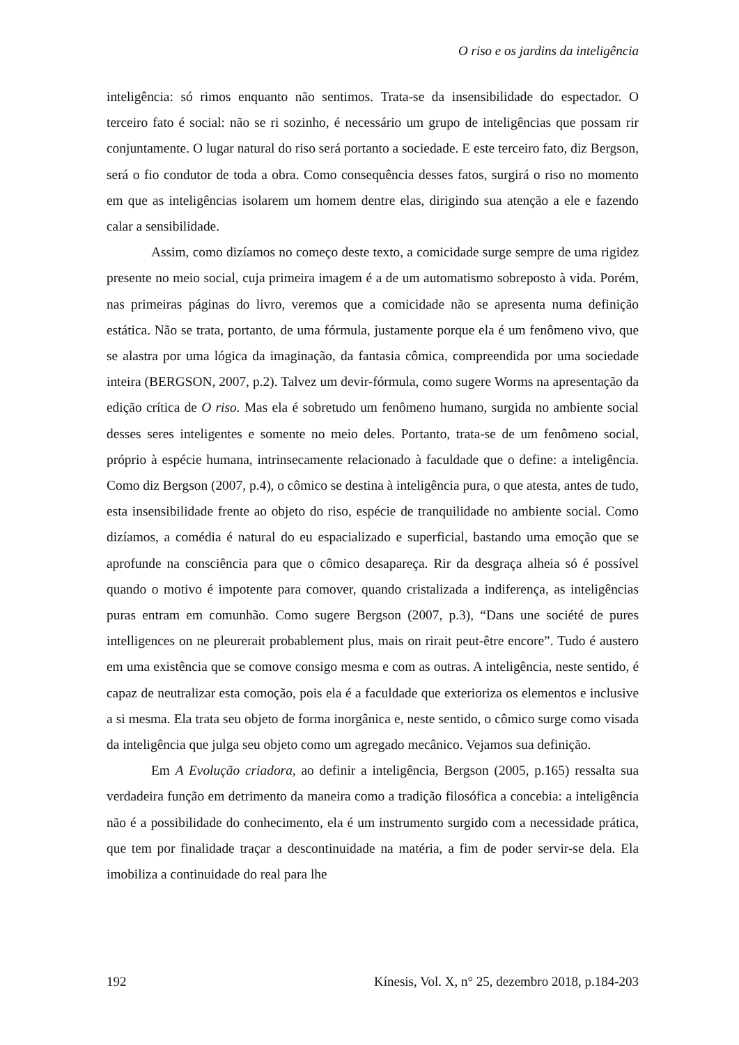O riso e os jardins da inteligência
inteligência: só rimos enquanto não sentimos. Trata-se da insensibilidade do espectador. O terceiro fato é social: não se ri sozinho, é necessário um grupo de inteligências que possam rir conjuntamente. O lugar natural do riso será portanto a sociedade. E este terceiro fato, diz Bergson, será o fio condutor de toda a obra. Como consequência desses fatos, surgirá o riso no momento em que as inteligências isolarem um homem dentre elas, dirigindo sua atenção a ele e fazendo calar a sensibilidade.
Assim, como dizíamos no começo deste texto, a comicidade surge sempre de uma rigidez presente no meio social, cuja primeira imagem é a de um automatismo sobreposto à vida. Porém, nas primeiras páginas do livro, veremos que a comicidade não se apresenta numa definição estática. Não se trata, portanto, de uma fórmula, justamente porque ela é um fenômeno vivo, que se alastra por uma lógica da imaginação, da fantasia cômica, compreendida por uma sociedade inteira (BERGSON, 2007, p.2). Talvez um devir-fórmula, como sugere Worms na apresentação da edição crítica de O riso. Mas ela é sobretudo um fenômeno humano, surgida no ambiente social desses seres inteligentes e somente no meio deles. Portanto, trata-se de um fenômeno social, próprio à espécie humana, intrinsecamente relacionado à faculdade que o define: a inteligência. Como diz Bergson (2007, p.4), o cômico se destina à inteligência pura, o que atesta, antes de tudo, esta insensibilidade frente ao objeto do riso, espécie de tranquilidade no ambiente social. Como dizíamos, a comédia é natural do eu espacializado e superficial, bastando uma emoção que se aprofunde na consciência para que o cômico desapareça. Rir da desgraça alheia só é possível quando o motivo é impotente para comover, quando cristalizada a indiferença, as inteligências puras entram em comunhão. Como sugere Bergson (2007, p.3), “Dans une société de pures intelligences on ne pleurerait probablement plus, mais on rirait peut-être encore”. Tudo é austero em uma existência que se comove consigo mesma e com as outras. A inteligência, neste sentido, é capaz de neutralizar esta comoção, pois ela é a faculdade que exterioriza os elementos e inclusive a si mesma. Ela trata seu objeto de forma inorgânica e, neste sentido, o cômico surge como visada da inteligência que julga seu objeto como um agregado mecânico. Vejamos sua definição.
Em A Evolução criadora, ao definir a inteligência, Bergson (2005, p.165) ressalta sua verdadeira função em detrimento da maneira como a tradição filosófica a concebia: a inteligência não é a possibilidade do conhecimento, ela é um instrumento surgido com a necessidade prática, que tem por finalidade traçar a descontinuidade na matéria, a fim de poder servir-se dela. Ela imobiliza a continuidade do real para lhe
192 Kínesis, Vol. X, n° 25, dezembro 2018, p.184-203